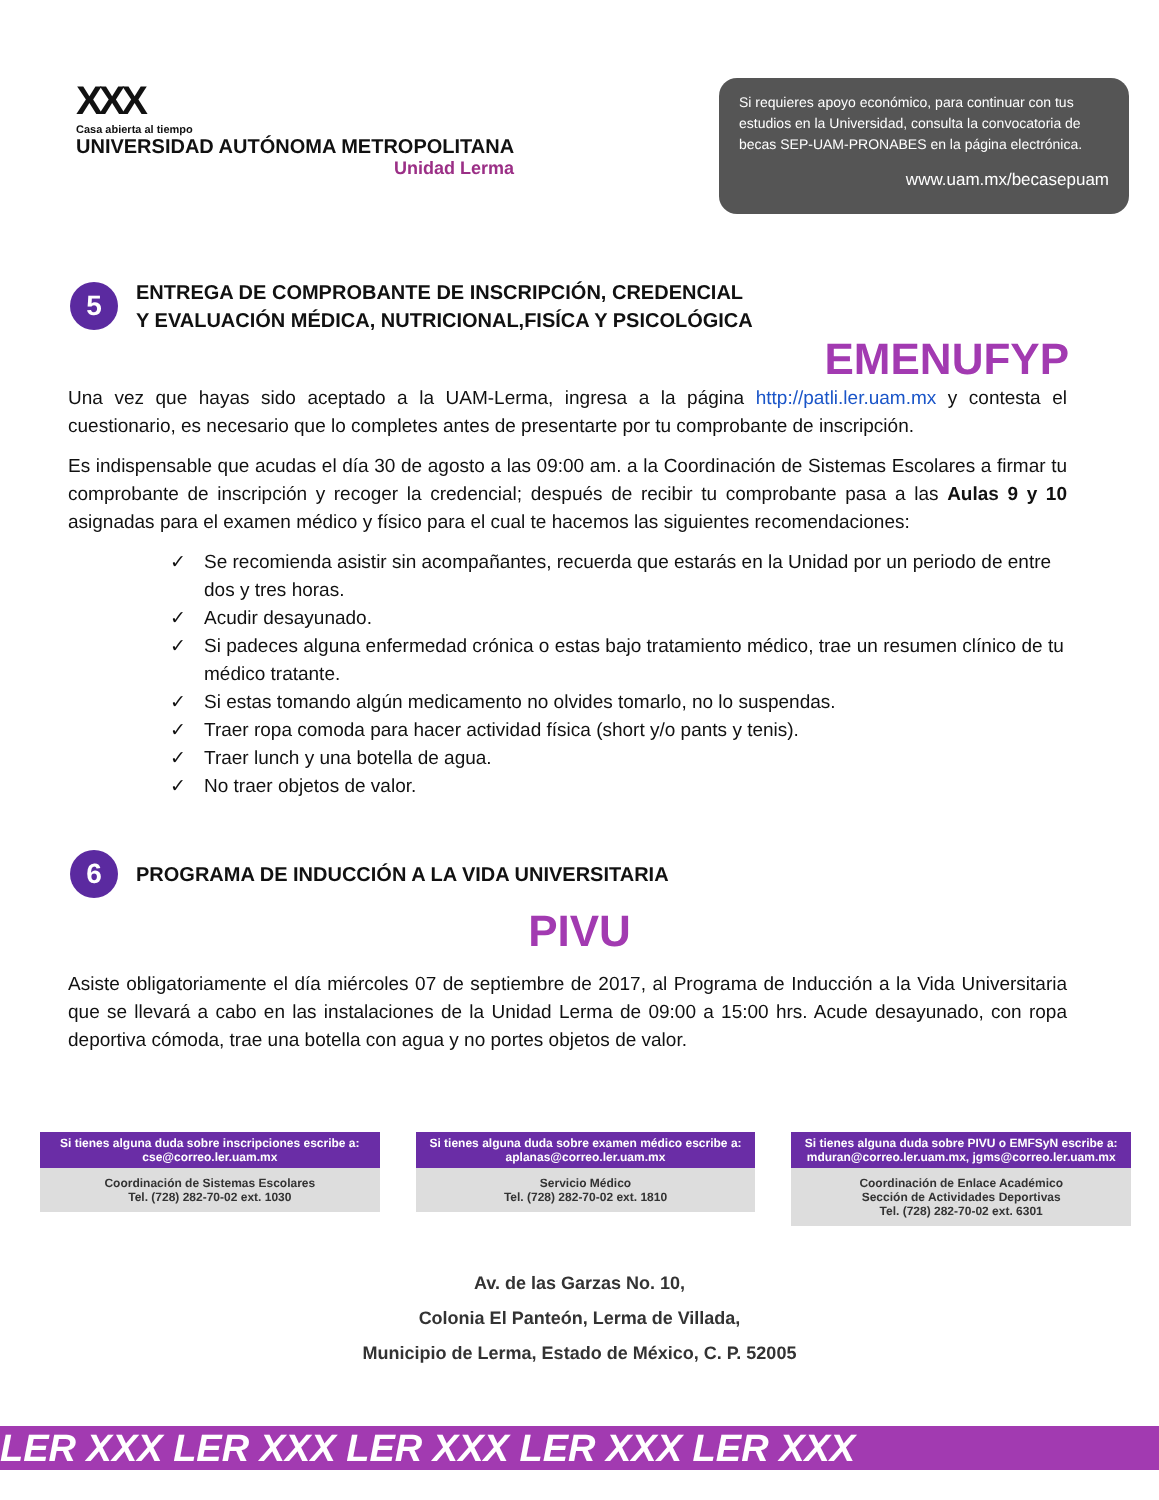XXX
Casa abierta al tiempo
UNIVERSIDAD AUTÓNOMA METROPOLITANA
Unidad Lerma
Si requieres apoyo económico, para continuar con tus estudios en la Universidad, consulta la convocatoria de becas SEP-UAM-PRONABES en la página electrónica.
www.uam.mx/becasepuam
5
ENTREGA DE COMPROBANTE DE INSCRIPCIÓN, CREDENCIAL
Y EVALUACIÓN MÉDICA, NUTRICIONAL,FISÍCA Y PSICOLÓGICA
EMENUFYP
Una vez que hayas sido aceptado a la UAM-Lerma, ingresa a la página http://patli.ler.uam.mx y contesta el cuestionario, es necesario que lo completes antes de presentarte por tu comprobante de inscripción.
Es indispensable que acudas el día 30 de agosto a las 09:00 am. a la Coordinación de Sistemas Escolares a firmar tu comprobante de inscripción y recoger la credencial; después de recibir tu comprobante pasa a las Aulas 9 y 10 asignadas para el examen médico y físico para el cual te hacemos las siguientes recomendaciones:
✓ Se recomienda asistir sin acompañantes, recuerda que estarás en la Unidad por un periodo de entre dos y tres horas.
✓ Acudir desayunado.
✓ Si padeces alguna enfermedad crónica o estas bajo tratamiento médico, trae un resumen clínico de tu médico tratante.
✓ Si estas tomando algún medicamento no olvides tomarlo, no lo suspendas.
✓ Traer ropa comoda para hacer actividad física (short y/o pants y tenis).
✓ Traer lunch y una botella de agua.
✓ No traer objetos de valor.
6
PROGRAMA DE INDUCCIÓN A LA VIDA UNIVERSITARIA
PIVU
Asiste obligatoriamente el día miércoles 07 de septiembre de 2017, al Programa de Inducción a la Vida Universitaria que se llevará a cabo en las instalaciones de la Unidad Lerma de 09:00 a 15:00 hrs. Acude desayunado, con ropa deportiva cómoda, trae una botella con agua y no portes objetos de valor.
Si tienes alguna duda sobre inscripciones escribe a: cse@correo.ler.uam.mx
Coordinación de Sistemas Escolares
Tel. (728) 282-70-02 ext. 1030
Si tienes alguna duda sobre examen médico escribe a: aplanas@correo.ler.uam.mx
Servicio Médico
Tel. (728) 282-70-02 ext. 1810
Si tienes alguna duda sobre PIVU o EMFSyN escribe a: mduran@correo.ler.uam.mx, jgms@correo.ler.uam.mx
Coordinación de Enlace Académico
Sección de Actividades Deportivas
Tel. (728) 282-70-02 ext. 6301
Av. de las Garzas No. 10,
Colonia El Panteón, Lerma de Villada,
Municipio de Lerma, Estado de México, C. P. 52005
LER XXX LER XXX LER XXX LER XXX LER XXX